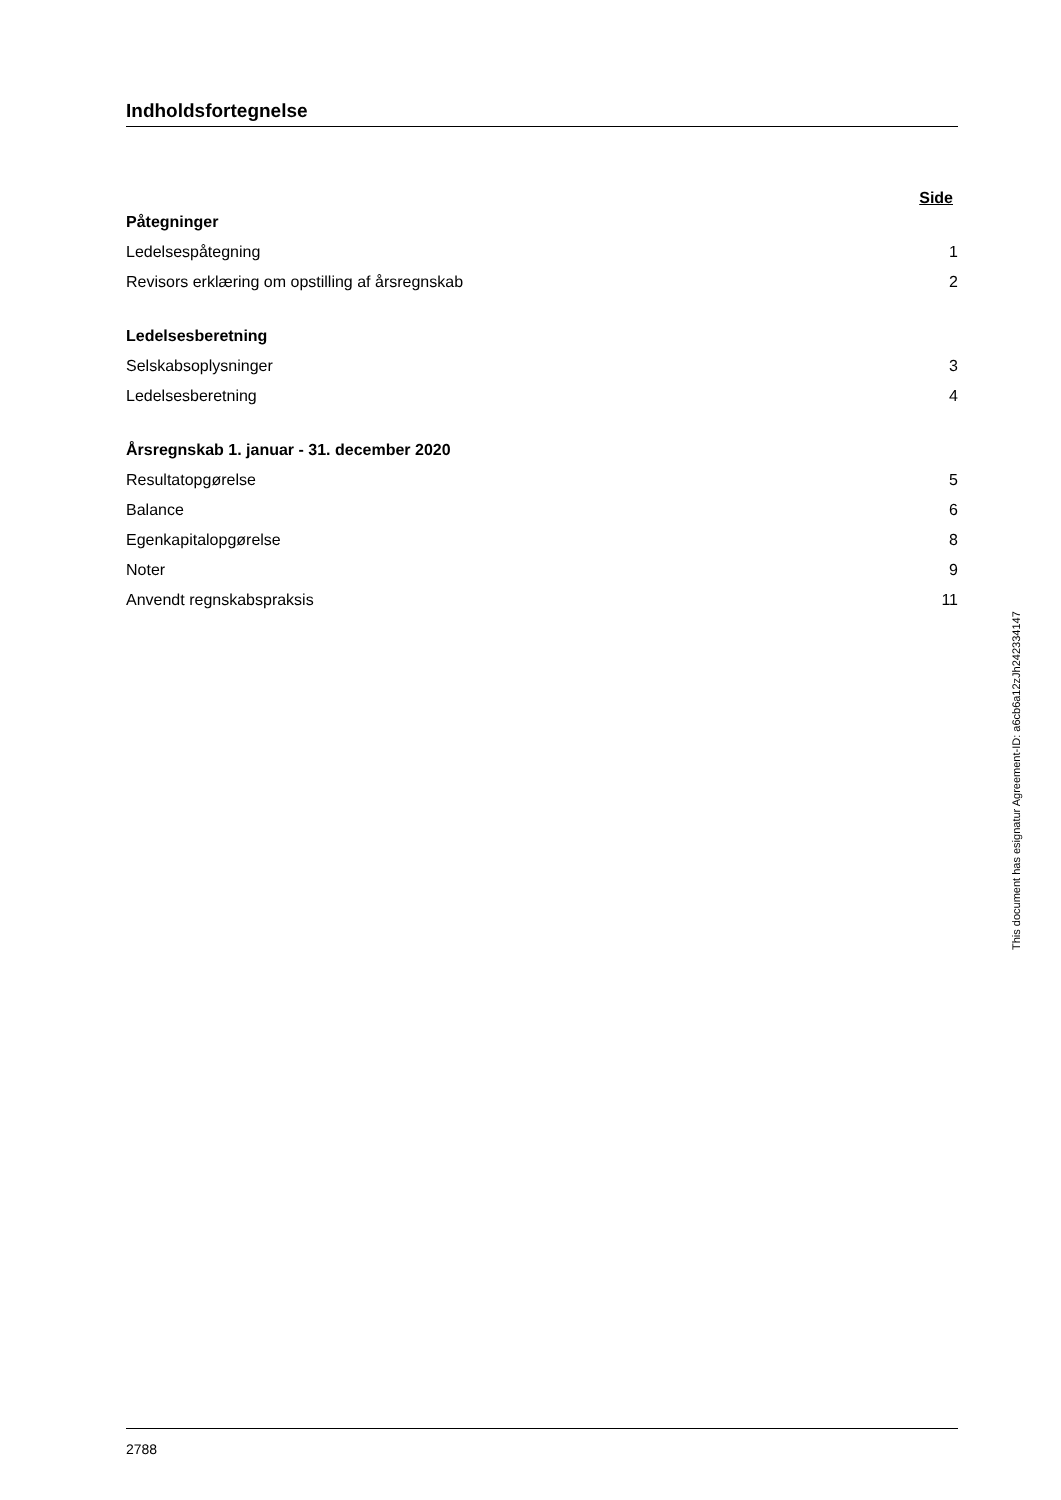Indholdsfortegnelse
Side
Påtegninger
Ledelsespåtegning 1
Revisors erklæring om opstilling af årsregnskab 2
Ledelsesberetning
Selskabsoplysninger 3
Ledelsesberetning 4
Årsregnskab 1. januar - 31. december 2020
Resultatopgørelse 5
Balance 6
Egenkapitalopgørelse 8
Noter 9
Anvendt regnskabspraksis 11
This document has esignatur Agreement-ID: a6cb6a12zJh242334147
2788